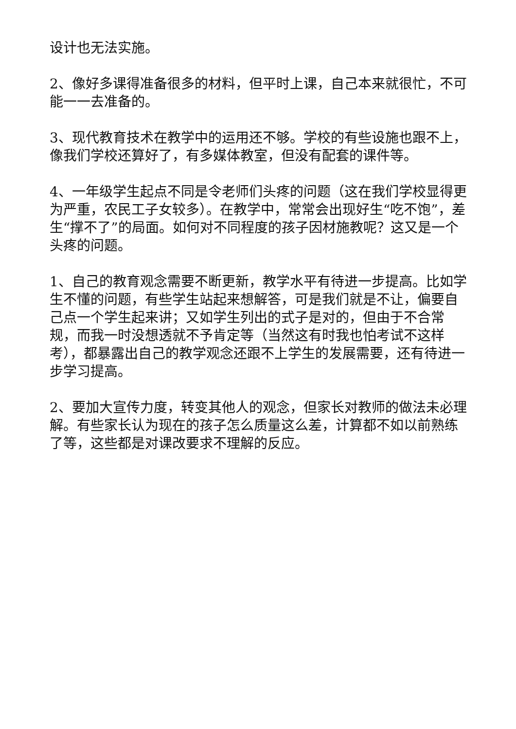设计也无法实施。
2、像好多课得准备很多的材料，但平时上课，自己本来就很忙，不可能一一去准备的。
3、现代教育技术在教学中的运用还不够。学校的有些设施也跟不上，像我们学校还算好了，有多媒体教室，但没有配套的课件等。
4、一年级学生起点不同是令老师们头疼的问题（这在我们学校显得更为严重，农民工子女较多）。在教学中，常常会出现好生“吃不饱”，差生“撑不了”的局面。如何对不同程度的孩子因材施教呢？这又是一个头疼的问题。
1、自己的教育观念需要不断更新，教学水平有待进一步提高。比如学生不懂的问题，有些学生站起来想解答，可是我们就是不让，偏要自己点一个学生起来讲；又如学生列出的式子是对的，但由于不合常规，而我一时没想透就不予肯定等（当然这有时我也怕考试不这样考），都暴露出自己的教学观念还跟不上学生的发展需要，还有待进一步学习提高。
2、要加大宣传力度，转变其他人的观念，但家长对教师的做法未必理解。有些家长认为现在的孩子怎么质量这么差，计算都不如以前熟练了等，这些都是对课改要求不理解的反应。